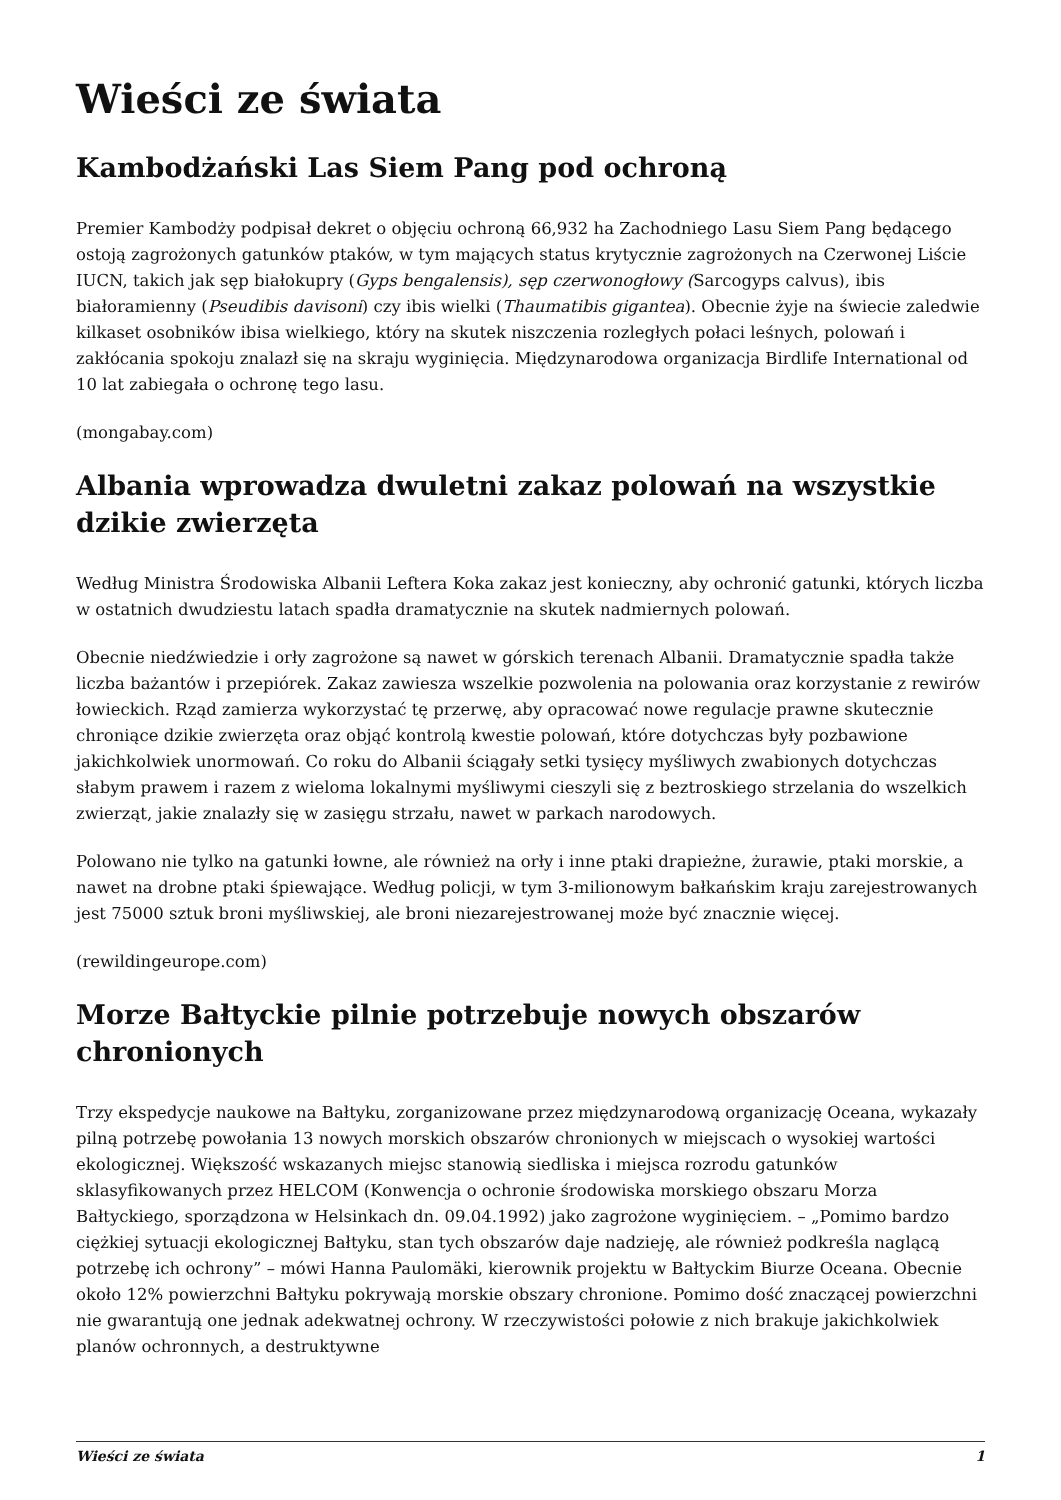Wieści ze świata
Kambodżański Las Siem Pang pod ochroną
Premier Kambodży podpisał dekret o objęciu ochroną 66,932 ha Zachodniego Lasu Siem Pang będącego ostoją zagrożonych gatunków ptaków, w tym mających status krytycznie zagrożonych na Czerwonej Liście IUCN, takich jak sęp białokupry (Gyps bengalensis), sęp czerwonogłowy (Sarcogyps calvus), ibis białoramienny (Pseudibis davisoni) czy ibis wielki (Thaumatibis gigantea). Obecnie żyje na świecie zaledwie kilkaset osobników ibisa wielkiego, który na skutek niszczenia rozległych połaci leśnych, polowań i zakłócania spokoju znalazł się na skraju wyginięcia. Międzynarodowa organizacja Birdlife International od 10 lat zabiegała o ochronę tego lasu.
(mongabay.com)
Albania wprowadza dwuletni zakaz polowań na wszystkie dzikie zwierzęta
Według Ministra Środowiska Albanii Leftera Koka zakaz jest konieczny, aby ochronić gatunki, których liczba w ostatnich dwudziestu latach spadła dramatycznie na skutek nadmiernych polowań.
Obecnie niedźwiedzie i orły zagrożone są nawet w górskich terenach Albanii. Dramatycznie spadła także liczba bażantów i przepiórek. Zakaz zawiesza wszelkie pozwolenia na polowania oraz korzystanie z rewirów łowieckich. Rząd zamierza wykorzystać tę przerwę, aby opracować nowe regulacje prawne skutecznie chroniące dzikie zwierzęta oraz objąć kontrolą kwestie polowań, które dotychczas były pozbawione jakichkolwiek unormowań. Co roku do Albanii ściągały setki tysięcy myśliwych zwabionych dotychczas słabym prawem i razem z wieloma lokalnymi myśliwymi cieszyli się z beztroskiego strzelania do wszelkich zwierząt, jakie znalazły się w zasięgu strzału, nawet w parkach narodowych.
Polowano nie tylko na gatunki łowne, ale również na orły i inne ptaki drapieżne, żurawie, ptaki morskie, a nawet na drobne ptaki śpiewające. Według policji, w tym 3-milionowym bałkańskim kraju zarejestrowanych jest 75000 sztuk broni myśliwskiej, ale broni niezarejestrowanej może być znacznie więcej.
(rewildingeurope.com)
Morze Bałtyckie pilnie potrzebuje nowych obszarów chronionych
Trzy ekspedycje naukowe na Bałtyku, zorganizowane przez międzynarodową organizację Oceana, wykazały pilną potrzebę powołania 13 nowych morskich obszarów chronionych w miejscach o wysokiej wartości ekologicznej. Większość wskazanych miejsc stanowią siedliska i miejsca rozrodu gatunków sklasyfikowanych przez HELCOM (Konwencja o ochronie środowiska morskiego obszaru Morza Bałtyckiego, sporządzona w Helsinkach dn. 09.04.1992) jako zagrożone wyginięciem. – „Pomimo bardzo ciężkiej sytuacji ekologicznej Bałtyku, stan tych obszarów daje nadzieję, ale również podkreśla naglącą potrzebę ich ochrony” – mówi Hanna Paulomäki, kierownik projektu w Bałtyckim Biurze Oceana. Obecnie około 12% powierzchni Bałtyku pokrywają morskie obszary chronione. Pomimo dość znaczącej powierzchni nie gwarantują one jednak adekwatnej ochrony. W rzeczywistości połowie z nich brakuje jakichkolwiek planów ochronnych, a destruktywne
Wieści ze świata 1